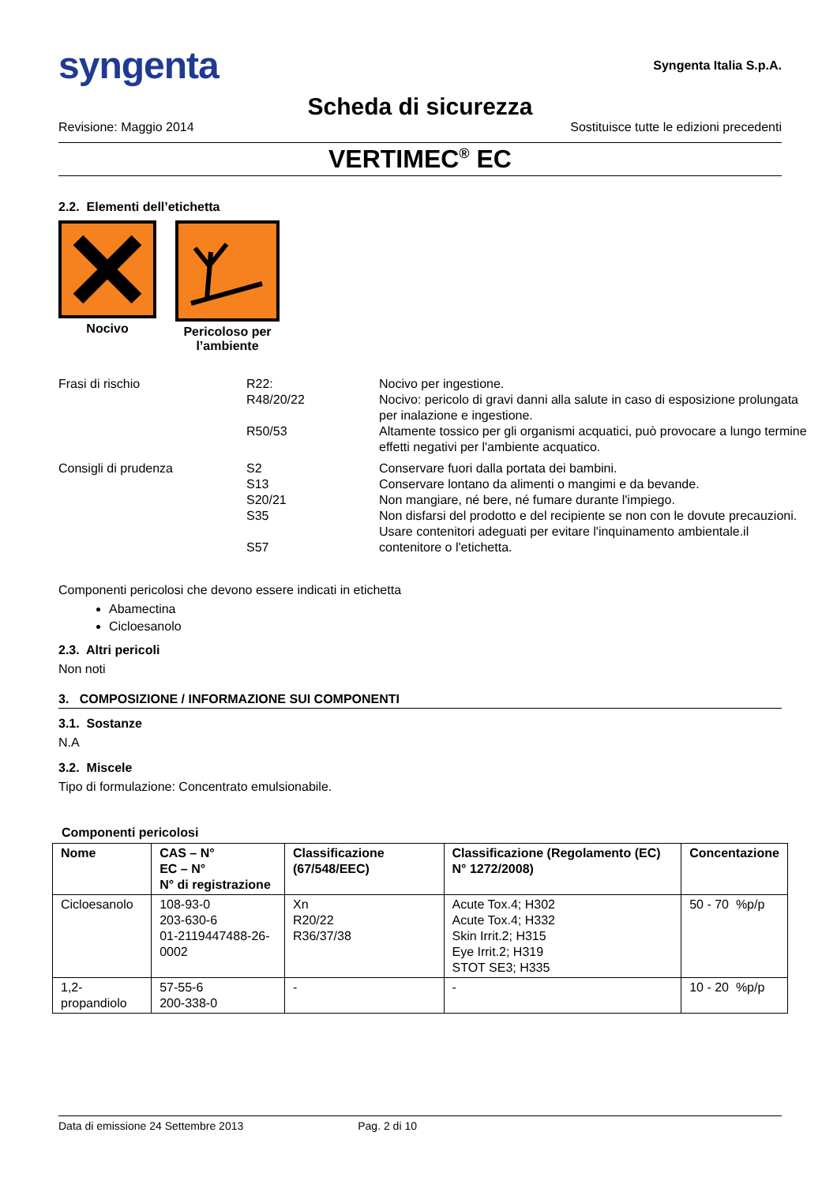syngenta Syngenta Italia S.p.A.
Scheda di sicurezza
Revisione: Maggio 2014 Sostituisce tutte le edizioni precedenti
VERTIMEC<sup>®</sup> EC
2.2. Elementi dell’etichetta
Nocivo Pericoloso per l’ambiente
| Frasi di rischio | R22: R48/20/22 R50/53 | Nocivo per ingestione. Nocivo: pericolo di gravi danni alla salute in caso di esposizione prolungata per inalazione e ingestione. Altamente tossico per gli organismi acquatici, può provocare a lungo termine effetti negativi per l'ambiente acquatico. |
| Consigli di prudenza | S2 S13 S20/21 S35 S57 | Conservare fuori dalla portata dei bambini. Conservare lontano da alimenti o mangimi e da bevande. Non mangiare, né bere, né fumare durante l'impiego. Non disfarsi del prodotto e del recipiente se non con le dovute precauzioni. Usare contenitori adeguati per evitare l'inquinamento ambientale.il contenitore o l'etichetta. |
Componenti pericolosi che devono essere indicati in etichetta
Abamectina
Cicloesanolo
2.3. Altri pericoli
Non noti
3. COMPOSIZIONE / INFORMAZIONE SUI COMPONENTI
3.1. Sostanze
N.A
3.2. Miscele
Tipo di formulazione: Concentrato emulsionabile.
Componenti pericolosi
| Nome | CAS – N° EC – N° N° di registrazione | Classificazione (67/548/EEC) | Classificazione (Regolamento (EC) N° 1272/2008) | Concentazione |
| --- | --- | --- | --- | --- |
| Cicloesanolo | 108-93-0 203-630-6 01-2119447488-26-0002 | Xn R20/22 R36/37/38 | Acute Tox.4; H302 Acute Tox.4; H332 Skin Irrit.2; H315 Eye Irrit.2; H319 STOT SE3; H335 | 50 - 70 %p/p |
| 1,2-propandiolo | 57-55-6 200-338-0 | - | - | 10 - 20 %p/p |
Data di emissione 24 Settembre 2013 Pag. 2 di 10